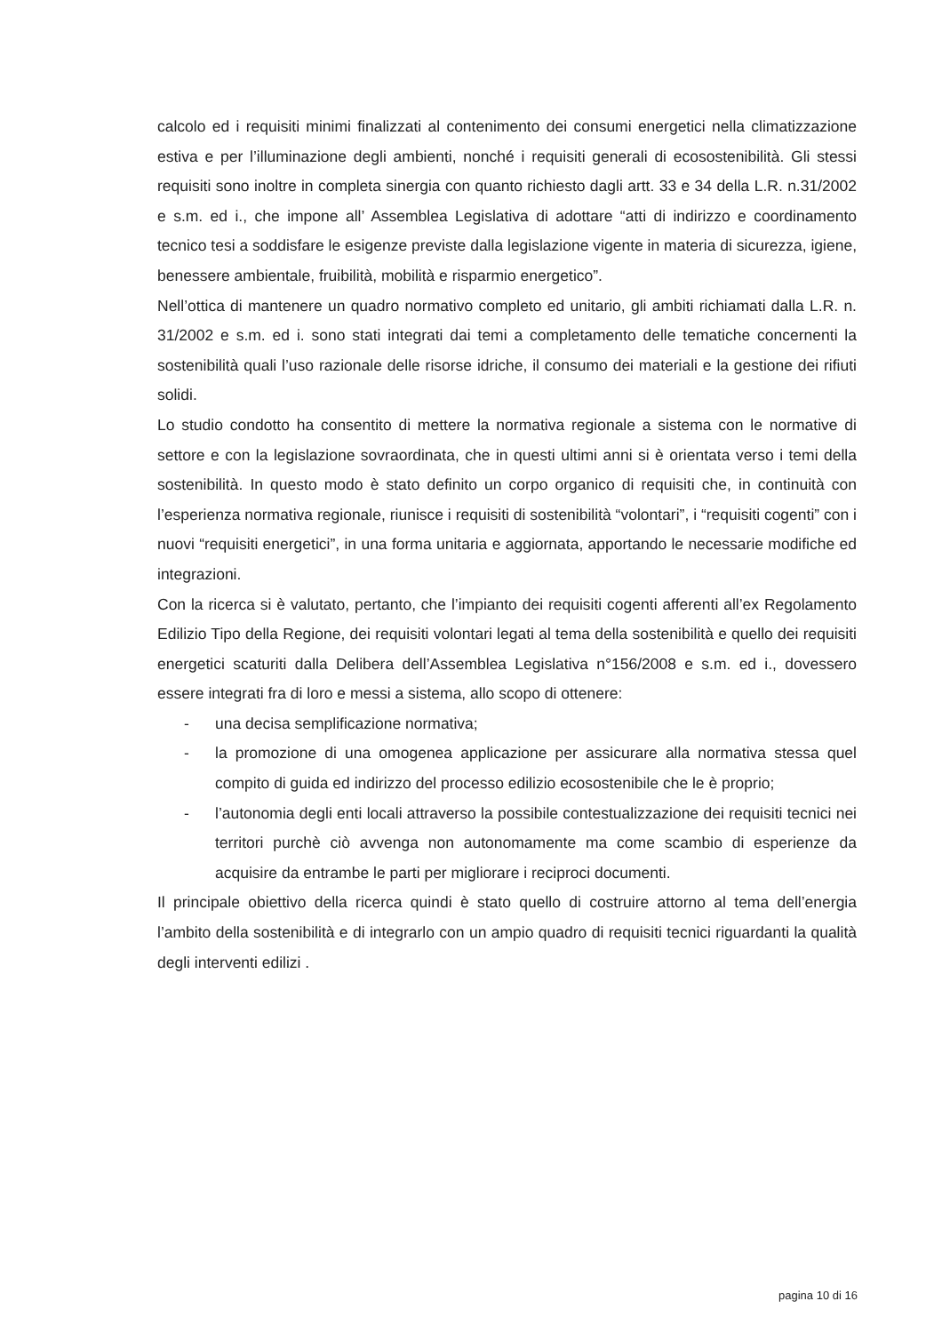calcolo ed i requisiti minimi finalizzati al contenimento dei consumi energetici nella climatizzazione estiva e per l’illuminazione degli ambienti, nonché i requisiti generali di ecosostenibilità. Gli stessi requisiti sono inoltre in completa sinergia con quanto richiesto dagli artt. 33 e 34 della L.R. n.31/2002 e s.m. ed i., che impone all’ Assemblea Legislativa di adottare “atti di indirizzo e coordinamento tecnico tesi a soddisfare le esigenze previste dalla legislazione vigente in materia di sicurezza, igiene, benessere ambientale, fruibilità, mobilità e risparmio energetico”.
Nell’ottica di mantenere un quadro normativo completo ed unitario, gli ambiti richiamati dalla L.R. n. 31/2002 e s.m. ed i. sono stati integrati dai temi a completamento delle tematiche concernenti la sostenibilità quali l’uso razionale delle risorse idriche, il consumo dei materiali e la gestione dei rifiuti solidi.
Lo studio condotto ha consentito di mettere la normativa regionale a sistema con le normative di settore e con la legislazione sovraordinata, che in questi ultimi anni si è orientata verso i temi della sostenibilità. In questo modo è stato definito un corpo organico di requisiti che, in continuità con l’esperienza normativa regionale, riunisce i requisiti di sostenibilità “volontari”, i “requisiti cogenti” con i nuovi “requisiti energetici”, in una forma unitaria e aggiornata, apportando le necessarie modifiche ed integrazioni.
Con la ricerca si è valutato, pertanto, che l’impianto dei requisiti cogenti afferenti all’ex Regolamento Edilizio Tipo della Regione, dei requisiti volontari legati al tema della sostenibilità e quello dei requisiti energetici scaturiti dalla Delibera dell’Assemblea Legislativa n°156/2008 e s.m. ed i., dovessero essere integrati fra di loro e messi a sistema, allo scopo di ottenere:
- una decisa semplificazione normativa;
- la promozione di una omogenea applicazione per assicurare alla normativa stessa quel compito di guida ed indirizzo del processo edilizio ecosostenibile che le è proprio;
- l’autonomia degli enti locali attraverso la possibile contestualizzazione dei requisiti tecnici nei territori purchè ciò avvenga non autonomamente ma come scambio di esperienze da acquisire da entrambe le parti per migliorare i reciproci documenti.
Il principale obiettivo della ricerca quindi è stato quello di costruire attorno al tema dell’energia l’ambito della sostenibilità e di integrarlo con un ampio quadro di requisiti tecnici riguardanti la qualità degli interventi edilizi .
pagina 10 di 16